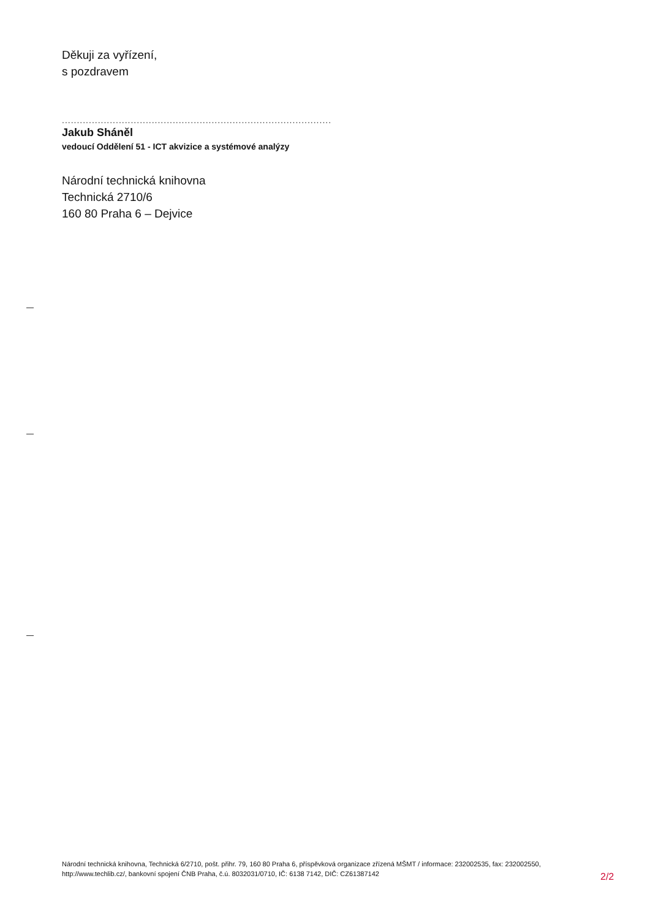Děkuji za vyřízení,
s pozdravem
..........................................................................................
Jakub Sháněl
vedoucí Oddělení 51 - ICT akvizice a systémové analýzy
Národní technická knihovna
Technická 2710/6
160 80 Praha 6 – Dejvice
Národní technická knihovna, Technická 6/2710, pošt. přihr. 79, 160 80 Praha 6, příspěvková organizace zřízená MŠMT / informace: 232002535, fax: 232002550, http://www.techlib.cz/, bankovní spojení ČNB Praha, č.ú. 8032031/0710, IČ: 6138 7142, DIČ: CZ61387142
2/2